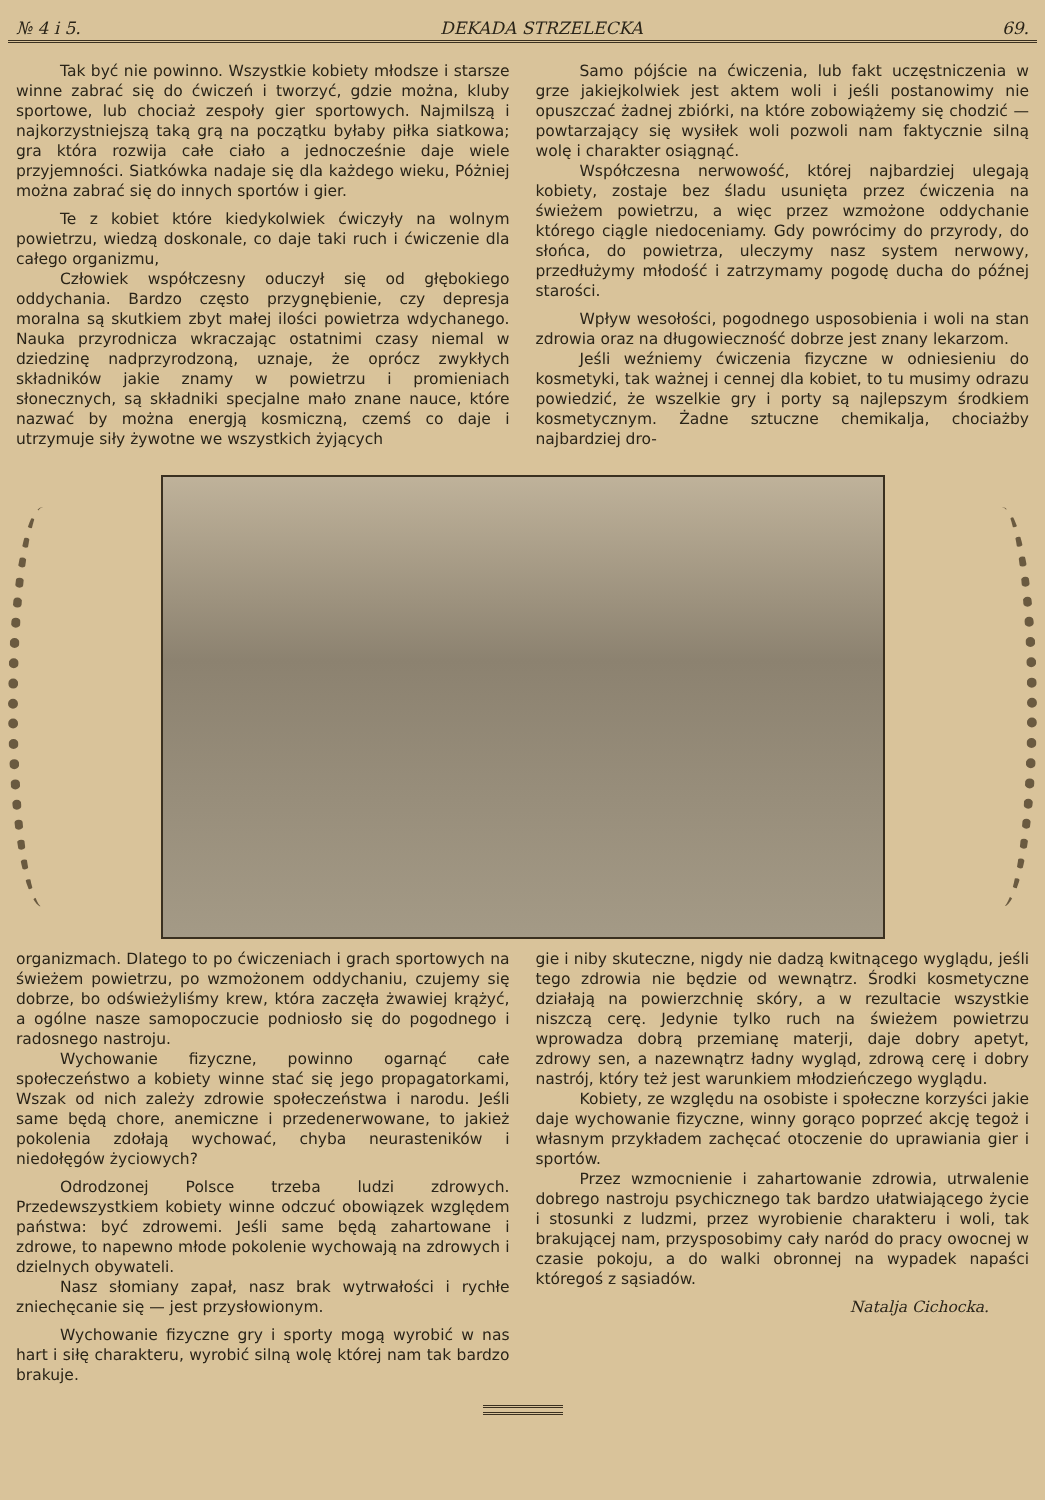№ 4 i 5. DEKADA STRZELECKA 69.
Tak być nie powinno. Wszystkie kobiety młodsze i starsze winne zabrać się do ćwiczeń i tworzyć, gdzie można, kluby sportowe, lub chociaż zespoły gier sportowych. Najmilszą i najkorzystniejszą taką grą na początku byłaby piłka siatkowa; gra która rozwija całe ciało a jednocześnie daje wiele przyjemności. Siatkówka nadaje się dla każdego wieku, Póżniej można zabrać się do innych sportów i gier.
Te z kobiet które kiedykolwiek ćwiczyły na wolnym powietrzu, wiedzą doskonale, co daje taki ruch i ćwiczenie dla całego organizmu,
Człowiek współczesny oduczył się od głębokiego oddychania. Bardzo często przygnębienie, czy depresja moralna są skutkiem zbyt małej ilości powietrza wdychanego. Nauka przyrodnicza wkraczając ostatnimi czasy niemal w dziedzinę nadprzyrodzoną, uznaje, że oprócz zwykłych składników jakie znamy w powietrzu i promieniach słonecznych, są składniki specjalne mało znane nauce, które nazwać by można energją kosmiczną, czemś co daje i utrzymuje siły żywotne we wszystkich żyjących
Samo pójście na ćwiczenia, lub fakt uczęstniczenia w grze jakiejkolwiek jest aktem woli i jeśli postanowimy nie opuszczać żadnej zbiórki, na które zobowiążemy się chodzić — powtarzający się wysiłek woli pozwoli nam faktycznie silną wolę i charakter osiągnąć.
Współczesna nerwowość, której najbardziej ulegają kobiety, zostaje bez śladu usunięta przez ćwiczenia na świeżem powietrzu, a więc przez wzmożone oddychanie którego ciągle niedoceniamy. Gdy powrócimy do przyrody, do słońca, do powietrza, uleczymy nasz system nerwowy, przedłużymy młodość i zatrzymamy pogodę ducha do późnej starości.
Wpływ wesołości, pogodnego usposobienia i woli na stan zdrowia oraz na długowieczność dobrze jest znany lekarzom.
Jeśli weźniemy ćwiczenia fizyczne w odniesieniu do kosmetyki, tak ważnej i cennej dla kobiet, to tu musimy odrazu powiedzić, że wszelkie gry i porty są najlepszym środkiem kosmetycznym. Żadne sztuczne chemikalja, chociażby najbardziej dro-
organizmach. Dlatego to po ćwiczeniach i grach sportowych na świeżem powietrzu, po wzmożonem oddychaniu, czujemy się dobrze, bo odświeżyliśmy krew, która zaczęła żwawiej krążyć, a ogólne nasze samopoczucie podniosło się do pogodnego i radosnego nastroju.
Wychowanie fizyczne, powinno ogarnąć całe społeczeństwo a kobiety winne stać się jego propagatorkami, Wszak od nich zależy zdrowie społeczeństwa i narodu. Jeśli same będą chore, anemiczne i przedenerwowane, to jakież pokolenia zdołają wychować, chyba neurasteników i niedołęgów życiowych?
Odrodzonej Polsce trzeba ludzi zdrowych. Przedewszystkiem kobiety winne odczuć obowiązek względem państwa: być zdrowemi. Jeśli same będą zahartowane i zdrowe, to napewno młode pokolenie wychowają na zdrowych i dzielnych obywateli.
Nasz słomiany zapał, nasz brak wytrwałości i rychłe zniechęcanie się — jest przysłowionym.
Wychowanie fizyczne gry i sporty mogą wyrobić w nas hart i siłę charakteru, wyrobić silną wolę której nam tak bardzo brakuje.
gie i niby skuteczne, nigdy nie dadzą kwitnącego wyglądu, jeśli tego zdrowia nie będzie od wewnątrz. Środki kosmetyczne działają na powierzchnię skóry, a w rezultacie wszystkie niszczą cerę. Jedynie tylko ruch na świeżem powietrzu wprowadza dobrą przemianę materji, daje dobry apetyt, zdrowy sen, a nazewnątrz ładny wygląd, zdrową cerę i dobry nastrój, który też jest warunkiem młodzieńczego wyglądu.
Kobiety, ze względu na osobiste i społeczne korzyści jakie daje wychowanie fizyczne, winny gorąco poprzeć akcję tegoż i własnym przykładem zachęcać otoczenie do uprawiania gier i sportów.
Przez wzmocnienie i zahartowanie zdrowia, utrwalenie dobrego nastroju psychicznego tak bardzo ułatwiającego życie i stosunki z ludzmi, przez wyrobienie charakteru i woli, tak brakującej nam, przysposobimy cały naród do pracy owocnej w czasie pokoju, a do walki obronnej na wypadek napaści któregoś z sąsiadów.
Natalja Cichocka.